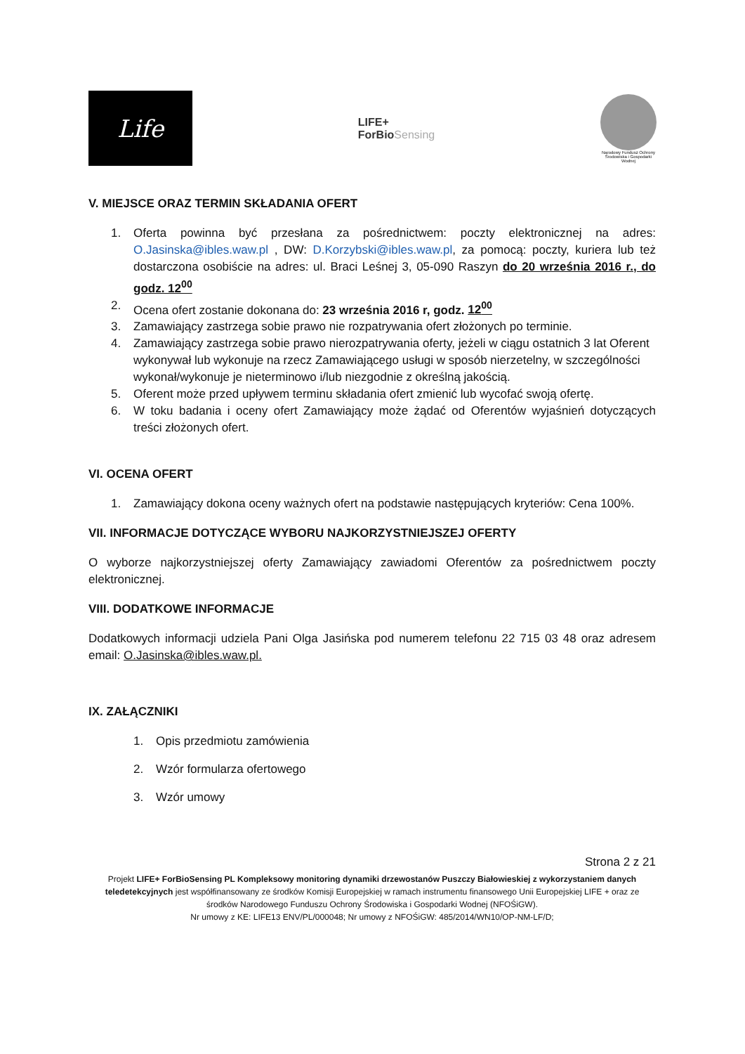Life
LIFE+
ForBioSensing
Narodowy Fundusz Ochrony Środowiska i Gospodarki Wodnej
V. MIEJSCE ORAZ TERMIN SKŁADANIA OFERT
1. Oferta powinna być przesłana za pośrednictwem: poczty elektronicznej na adres: O.Jasinska@ibles.waw.pl , DW: D.Korzybski@ibles.waw.pl, za pomocą: poczty, kuriera lub też dostarczona osobiście na adres: ul. Braci Leśnej 3, 05-090 Raszyn do 20 września 2016 r., do godz. 12<sup>00</sup>
2. Ocena ofert zostanie dokonana do: 23 września 2016 r, godz. 12<sup>00</sup>
3. Zamawiający zastrzega sobie prawo nie rozpatrywania ofert złożonych po terminie.
4. Zamawiający zastrzega sobie prawo nierozpatrywania oferty, jeżeli w ciągu ostatnich 3 lat Oferent wykonywał lub wykonuje na rzecz Zamawiającego usługi w sposób nierzetelny, w szczególności wykonał/wykonuje je nieterminowo i/lub niezgodnie z określną jakością.
5. Oferent może przed upływem terminu składania ofert zmienić lub wycofać swoją ofertę.
6. W toku badania i oceny ofert Zamawiający może żądać od Oferentów wyjaśnień dotyczących treści złożonych ofert.
VI. OCENA OFERT
1. Zamawiający dokona oceny ważnych ofert na podstawie następujących kryteriów: Cena 100%.
VII. INFORMACJE DOTYCZĄCE WYBORU NAJKORZYSTNIEJSZEJ OFERTY
O wyborze najkorzystniejszej oferty Zamawiający zawiadomi Oferentów za pośrednictwem poczty elektronicznej.
VIII. DODATKOWE INFORMACJE
Dodatkowych informacji udziela Pani Olga Jasińska pod numerem telefonu 22 715 03 48 oraz adresem email: O.Jasinska@ibles.waw.pl.
IX. ZAŁĄCZNIKI
1. Opis przedmiotu zamówienia
2. Wzór formularza ofertowego
3. Wzór umowy
Strona 2 z 21
Projekt LIFE+ ForBioSensing PL Kompleksowy monitoring dynamiki drzewostanów Puszczy Białowieskiej z wykorzystaniem danych teledetekcyjnych jest współfinansowany ze środków Komisji Europejskiej w ramach instrumentu finansowego Unii Europejskiej LIFE + oraz ze środków Narodowego Funduszu Ochrony Środowiska i Gospodarki Wodnej (NFOŚiGW).
Nr umowy z KE: LIFE13 ENV/PL/000048; Nr umowy z NFOŚiGW: 485/2014/WN10/OP-NM-LF/D;